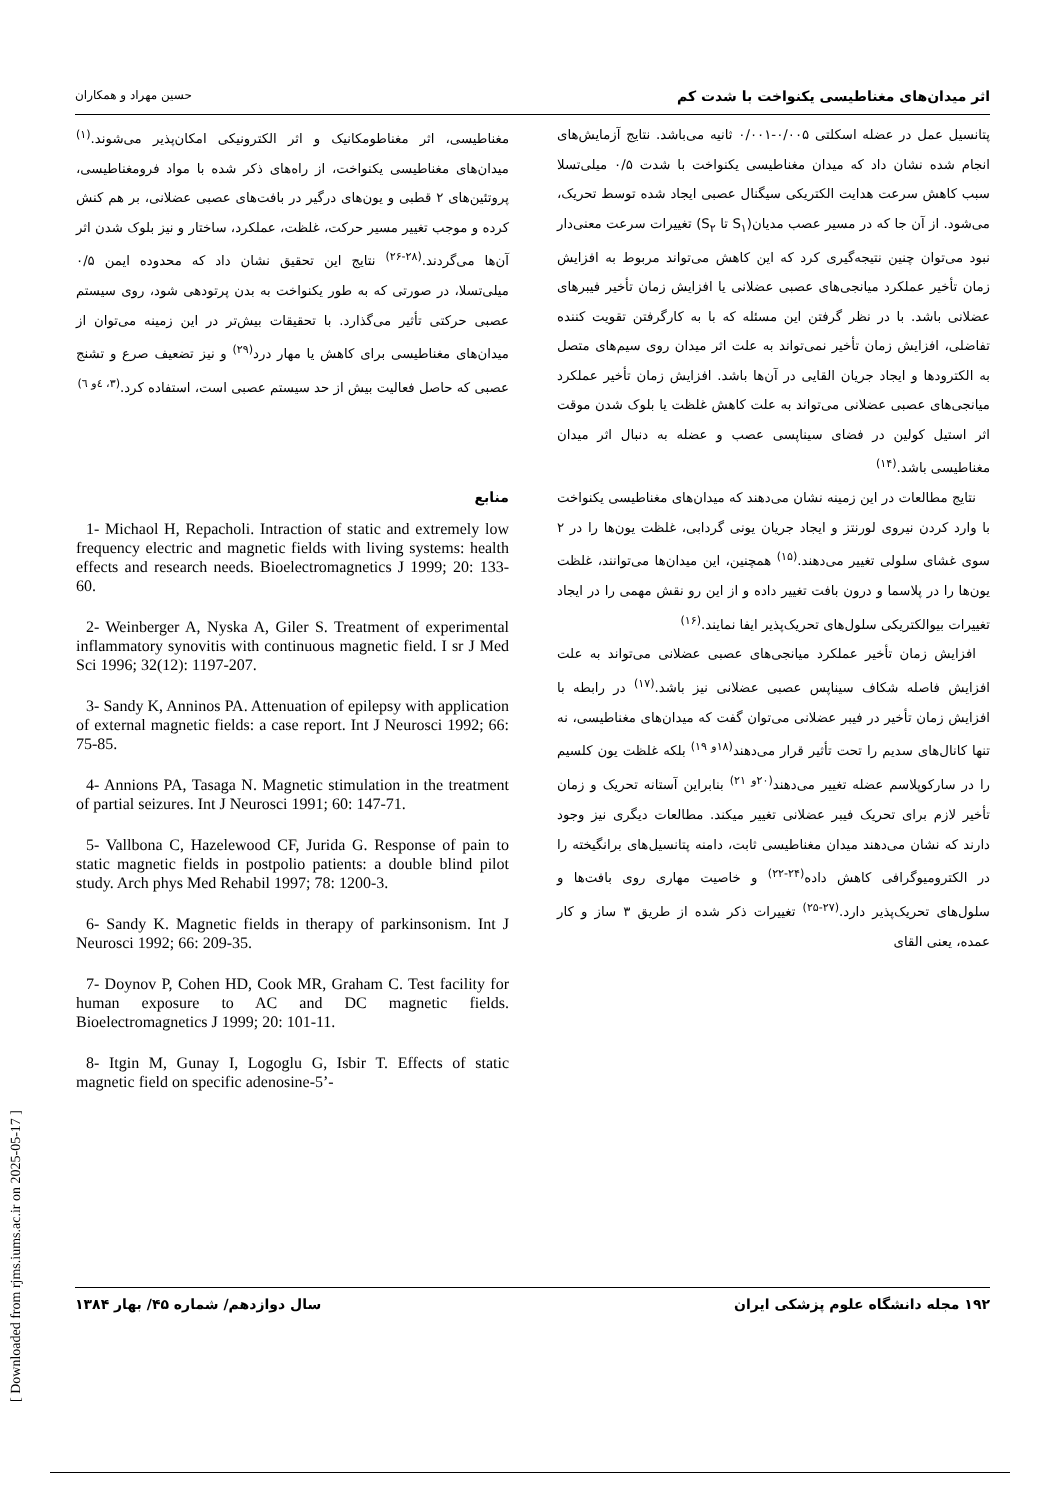اثر میدان‌های مغناطیسی یکنواخت با شدت کم حسین مهراد و همکاران
پتانسیل عمل در عضله اسکلتی ۰/۰۰۵-۰/۰۰۱ ثانیه می‌باشد. نتایج آزمایش‌های انجام شده نشان داد که میدان مغناطیسی یکنواخت با شدت ۰/۵ میلی‌تسلا سبب کاهش سرعت هدایت الکتریکی سیگنال عصبی ایجاد شده توسط تحریک، می‌شود. از آن جا که در مسیر عصب مدیان(S<sub>۱</sub> تا S<sub>۲</sub>) تغییرات سرعت معنی‌دار نبود می‌توان چنین نتیجه‌گیری کرد که این کاهش می‌تواند مربوط به افزایش زمان تأخیر عملکرد میانجی‌های عصبی عضلانی یا افزایش زمان تأخیر فیبرهای عضلانی باشد. با در نظر گرفتن این مسئله که با به کارگرفتن تقویت کننده تفاضلی، افزایش زمان تأخیر نمی‌تواند به علت اثر میدان روی سیم‌های متصل به الکترودها و ایجاد جریان القایی در آن‌ها باشد. افزایش زمان تأخیر عملکرد میانجی‌های عصبی عضلانی می‌تواند به علت کاهش غلظت یا بلوک شدن موقت اثر استیل کولین در فضای سیناپسی عصب و عضله به دنبال اثر میدان مغناطیسی باشد.<sup>(۱۴)</sup>
نتایج مطالعات در این زمینه نشان می‌دهند که میدان‌های مغناطیسی یکنواخت با وارد کردن نیروی لورنتز و ایجاد جریان یونی گردابی، غلظت یون‌ها را در ۲ سوی غشای سلولی تغییر می‌دهند.<sup>(۱۵)</sup> همچنین، این میدان‌ها می‌توانند، غلظت یون‌ها را در پلاسما و درون بافت تغییر داده و از این رو نقش مهمی را در ایجاد تغییرات بیوالکتریکی سلول‌های تحریک‌پذیر ایفا نمایند.<sup>(۱۶)</sup>
افزایش زمان تأخیر عملکرد میانجی‌های عصبی عضلانی می‌تواند به علت افزایش فاصله شکاف سیناپس عصبی عضلانی نیز باشد.<sup>(۱۷)</sup> در رابطه با افزایش زمان تأخیر در فیبر عضلانی می‌توان گفت که میدان‌های مغناطیسی، نه تنها کانال‌های سدیم را تحت تأثیر قرار می‌دهند<sup>(۱۸و ۱۹)</sup> بلکه غلظت یون کلسیم را در سارکوپلاسم عضله تغییر می‌دهند<sup>(۲۰و ۲۱)</sup> بنابراین آستانه تحریک و زمان تأخیر لازم برای تحریک فیبر عضلانی تغییر میکند. مطالعات دیگری نیز وجود دارند که نشان می‌دهند میدان مغناطیسی ثابت، دامنه پتانسیل‌های برانگیخته را در الکترومیوگرافی کاهش داده<sup>(۲۴-۲۲)</sup> و خاصیت مهاری روی بافت‌ها و سلول‌های تحریک‌پذیر دارد.<sup>(۲۷-۲۵)</sup> تغییرات ذکر شده از طریق ۳ ساز و کار عمده، یعنی القای
مغناطیسی، اثر مغناطومکانیک و اثر الکترونیکی امکان‌پذیر می‌شوند.<sup>(۱)</sup> میدان‌های مغناطیسی یکنواخت، از راه‌های ذکر شده با مواد فرومغناطیسی، پروتئین‌های ۲ قطبی و یون‌های درگیر در بافت‌های عصبی عضلانی، بر هم کنش کرده و موجب تغییر مسیر حرکت، غلظت، عملکرد، ساختار و نیز بلوک شدن اثر آن‌ها می‌گردند.<sup>(۲۸-۲۶)</sup> نتایج این تحقیق نشان داد که محدوده ایمن ۰/۵ میلی‌تسلا، در صورتی که به طور یکنواخت به بدن پرتودهی شود، روی سیستم عصبی حرکتی تأثیر می‌گذارد. با تحقیقات بیش‌تر در این زمینه می‌توان از میدان‌های مغناطیسی برای کاهش یا مهار درد<sup>(۲۹)</sup> و نیز تضعیف صرع و تشنج عصبی که حاصل فعالیت بیش از حد سیستم عصبی است، استفاده کرد.<sup>(۳، ٤و ٦)</sup>
منابع
1- Michaol H, Repacholi. Intraction of static and extremely low frequency electric and magnetic fields with living systems: health effects and research needs. Bioelectromagnetics J 1999; 20: 133-60.
2- Weinberger A, Nyska A, Giler S. Treatment of experimental inflammatory synovitis with continuous magnetic field. I sr J Med Sci 1996; 32(12): 1197-207.
3- Sandy K, Anninos PA. Attenuation of epilepsy with application of external magnetic fields: a case report. Int J Neurosci 1992; 66: 75-85.
4- Annions PA, Tasaga N. Magnetic stimulation in the treatment of partial seizures. Int J Neurosci 1991; 60: 147-71.
5- Vallbona C, Hazelewood CF, Jurida G. Response of pain to static magnetic fields in postpolio patients: a double blind pilot study. Arch phys Med Rehabil 1997; 78: 1200-3.
6- Sandy K. Magnetic fields in therapy of parkinsonism. Int J Neurosci 1992; 66: 209-35.
7- Doynov P, Cohen HD, Cook MR, Graham C. Test facility for human exposure to AC and DC magnetic fields. Bioelectromagnetics J 1999; 20: 101-11.
8- Itgin M, Gunay I, Logoglu G, Isbir T. Effects of static magnetic field on specific adenosine-5’-
۱۹۲ مجله دانشگاه علوم پزشکی ایران سال دوازدهم/ شماره ۴۵/ بهار ۱۳۸۴
[ Downloaded from rjms.iums.ac.ir on 2025-05-17 ]